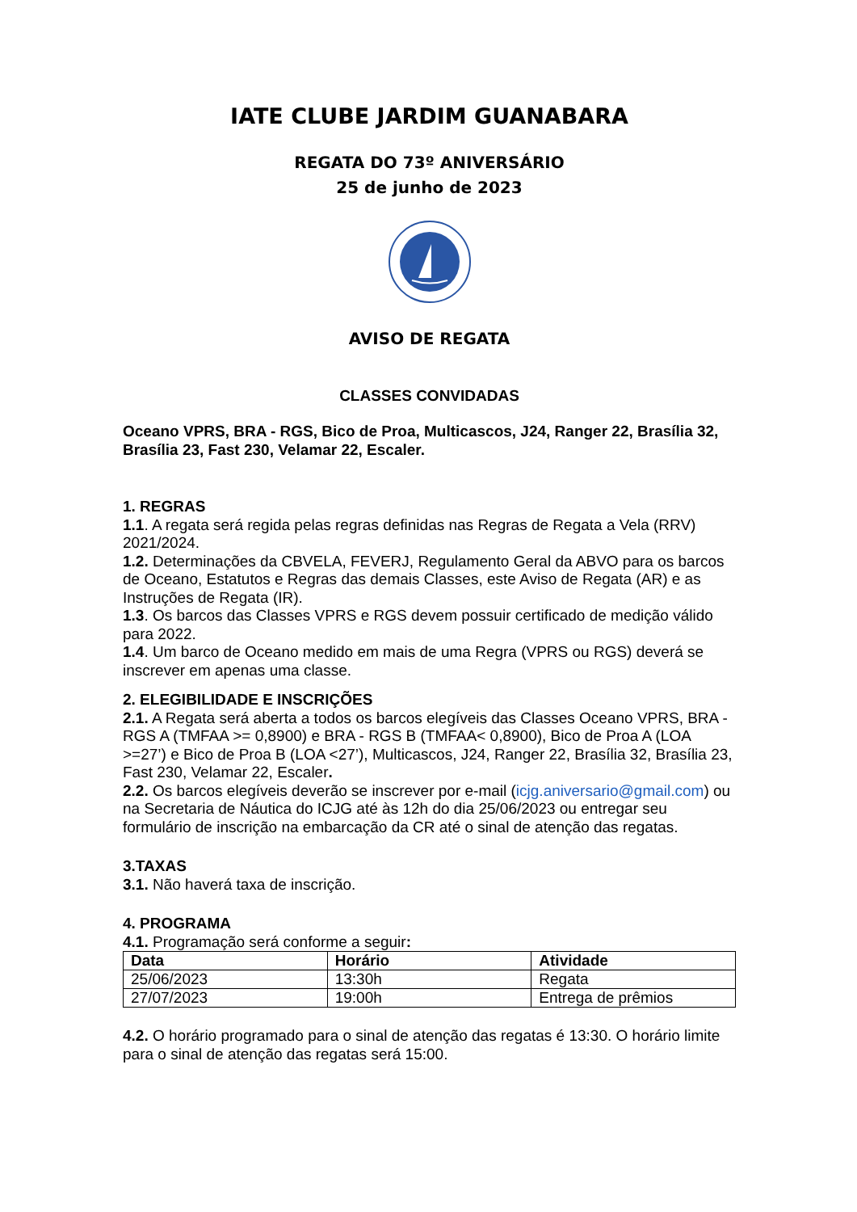IATE CLUBE JARDIM GUANABARA
REGATA DO 73º ANIVERSÁRIO
25 de junho de 2023
AVISO DE REGATA
CLASSES CONVIDADAS
Oceano VPRS, BRA - RGS, Bico de Proa, Multicascos, J24, Ranger 22, Brasília 32, Brasília 23, Fast 230, Velamar 22, Escaler.
1. REGRAS
1.1. A regata será regida pelas regras definidas nas Regras de Regata a Vela (RRV) 2021/2024.
1.2. Determinações da CBVELA, FEVERJ, Regulamento Geral da ABVO para os barcos de Oceano, Estatutos e Regras das demais Classes, este Aviso de Regata (AR) e as Instruções de Regata (IR).
1.3. Os barcos das Classes VPRS e RGS devem possuir certificado de medição válido para 2022.
1.4. Um barco de Oceano medido em mais de uma Regra (VPRS ou RGS) deverá se inscrever em apenas uma classe.
2. ELEGIBILIDADE E INSCRIÇÕES
2.1. A Regata será aberta a todos os barcos elegíveis das Classes Oceano VPRS, BRA - RGS A (TMFAA >= 0,8900) e BRA - RGS B (TMFAA< 0,8900), Bico de Proa A (LOA >=27’) e Bico de Proa B (LOA <27’), Multicascos, J24, Ranger 22, Brasília 32, Brasília 23, Fast 230, Velamar 22, Escaler.
2.2. Os barcos elegíveis deverão se inscrever por e-mail (icjg.aniversario@gmail.com) ou na Secretaria de Náutica do ICJG até às 12h do dia 25/06/2023 ou entregar seu formulário de inscrição na embarcação da CR até o sinal de atenção das regatas.
3.TAXAS
3.1. Não haverá taxa de inscrição.
4. PROGRAMA
4.1. Programação será conforme a seguir:
| Data | Horário | Atividade |
| --- | --- | --- |
| 25/06/2023 | 13:30h | Regata |
| 27/07/2023 | 19:00h | Entrega de prêmios |
4.2. O horário programado para o sinal de atenção das regatas é 13:30. O horário limite para o sinal de atenção das regatas será 15:00.